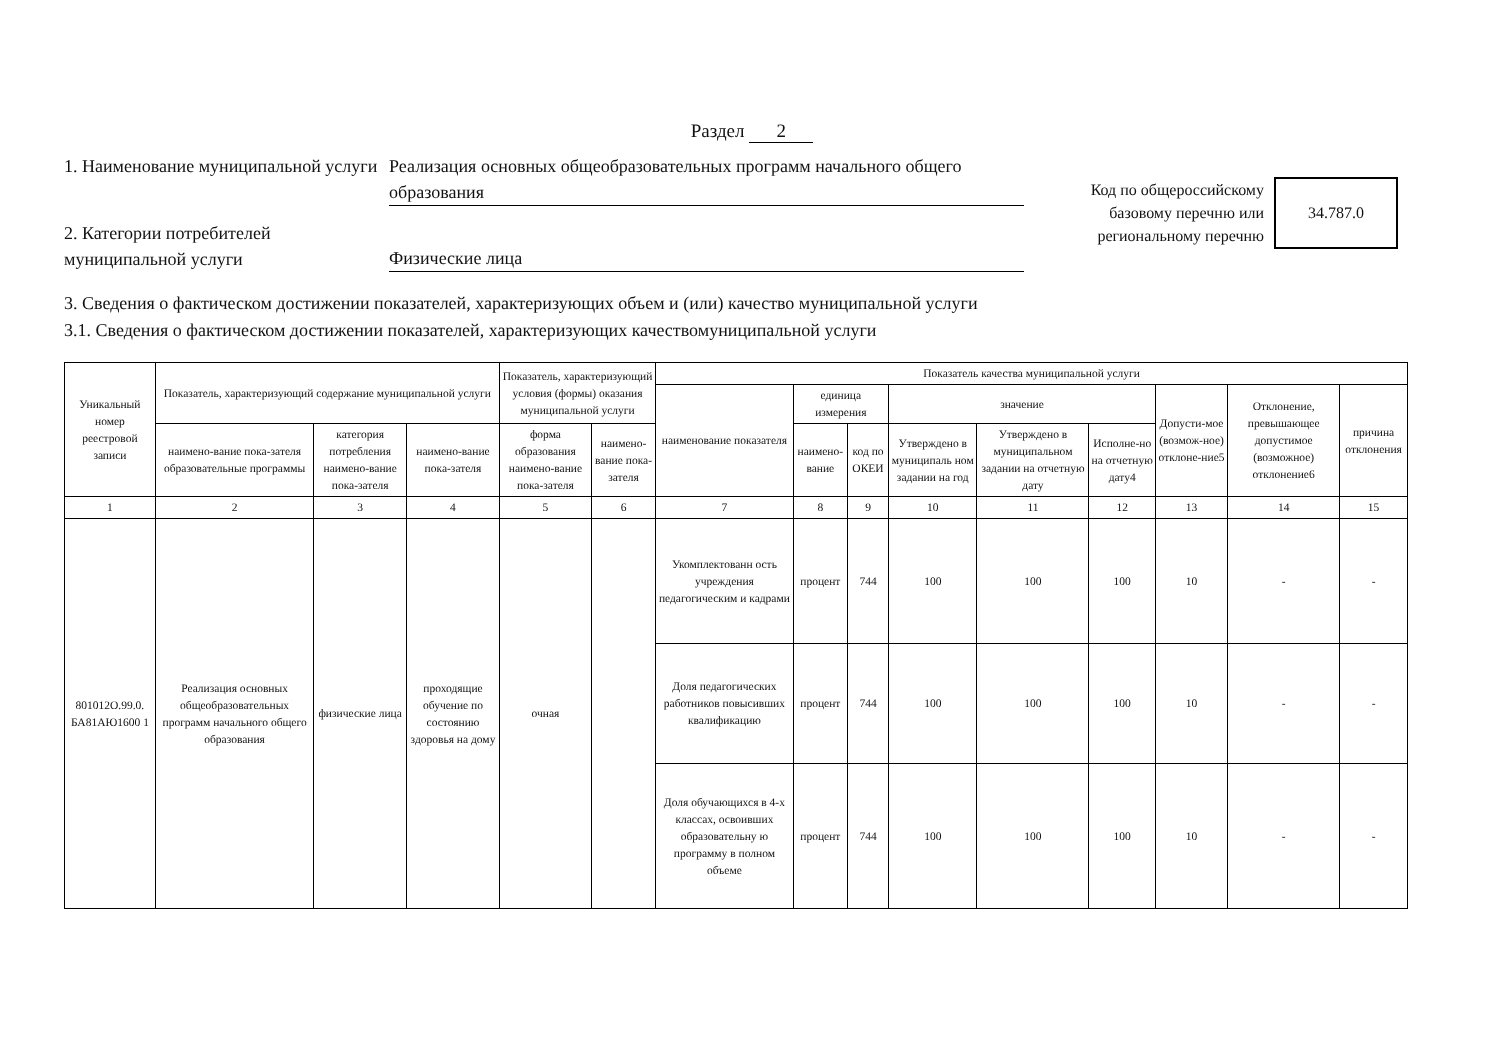Раздел 2
1. Наименование муниципальной услуги
Реализация основных общеобразовательных программ начального общего образования
2. Категории потребителей муниципальной услуги
Физические лица
Код по общероссийскому базовому перечню или региональному перечню
34.787.0
3. Сведения о фактическом достижении показателей, характеризующих объем и (или) качество муниципальной услуги
3.1. Сведения о фактическом достижении показателей, характеризующих качествомуниципальной услуги
| Уникальный номер реестровой записи | Показатель, характеризующий содержание муниципальной услуги | | | Показатель, характеризующий условия (формы) оказания муниципальной услуги | | Показатель качества муниципальной услуги | | | | | | | | |
| --- | --- | --- | --- | --- | --- | --- | --- | --- | --- | --- | --- | --- | --- | --- |
| | | | | | | наименование показателя | единица измерения | | значение | | | Допусти-мое (возмож-ное) отклоне-ние5 | Отклонение, превышающее допустимое (возможное) отклонение6 | причина отклонения |
| | наимено-вание пока-зателя образовательные программы | категория потребления наимено-вание пока-зателя | наимено-вание пока-зателя | форма образования наимено-вание пока-зателя | наимено-вание пока-зателя | | наимено-вание | код по ОКЕИ | Утверждено в муниципаль ном задании на год | Утверждено в муниципальном задании на отчетную дату | Исполне-но на отчетную дату4 | | | |
| 1 | 2 | 3 | 4 | 5 | 6 | 7 | 8 | 9 | 10 | 11 | 12 | 13 | 14 | 15 |
| 801012О.99.0. БА81АЮ1600 1 | Реализация основных общеобразовательных программ начального общего образования | физические лица | проходящие обучение по состоянию здоровья на дому | очная | | Укомплектованн ость учреждения педагогическим и кадрами | процент | 744 | 100 | 100 | 100 | 10 | - | - |
| | | | | | | Доля педагогических работников повысивших квалификацию | процент | 744 | 100 | 100 | 100 | 10 | - | - |
| | | | | | | Доля обучающихся в 4-х классах, освоивших образовательну ю программу в полном объеме | процент | 744 | 100 | 100 | 100 | 10 | - | - |